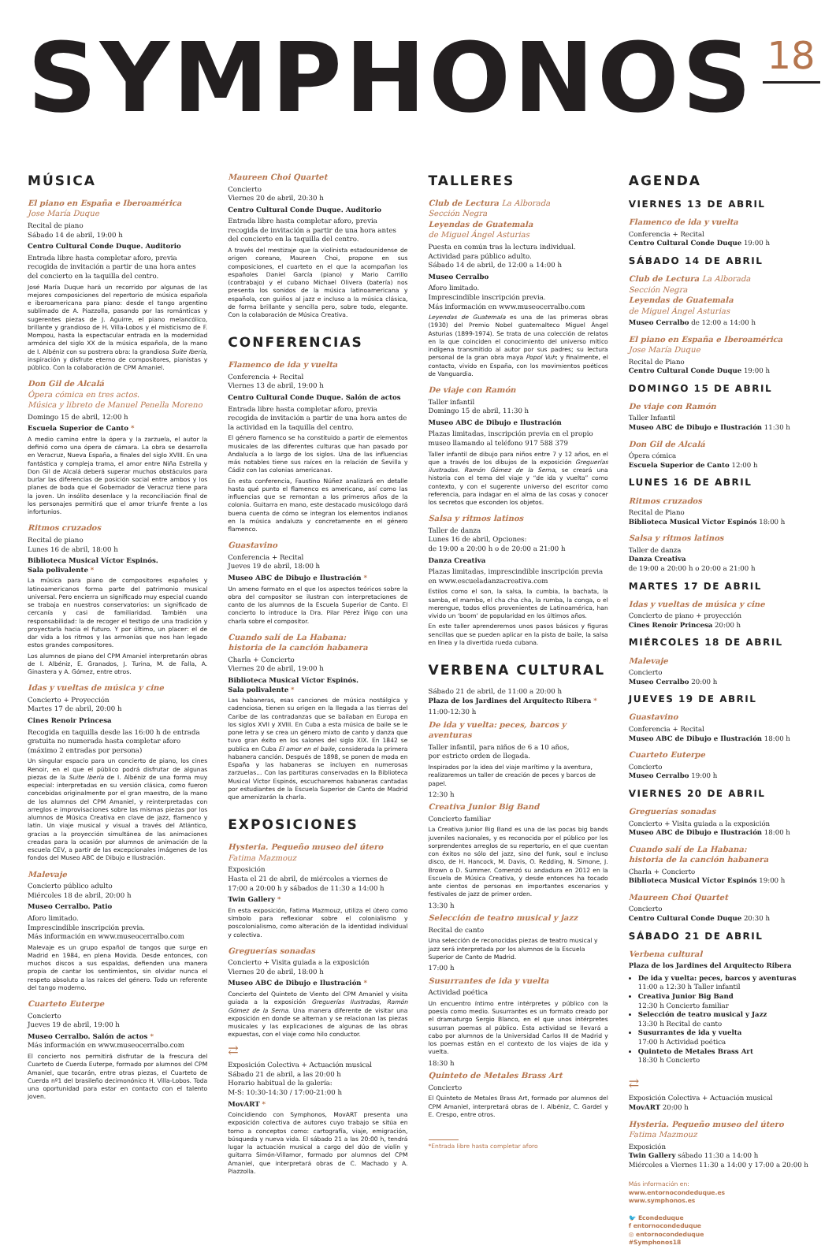SYMPHONOS
18
MÚSICA
El piano en España e Iberoamérica
Jose María Duque
Recital de piano
Sábado 14 de abril, 19:00 h
Centro Cultural Conde Duque. Auditorio
Entrada libre hasta completar aforo, previa recogida de invitación a partir de una hora antes del concierto en la taquilla del centro.
José María Duque hará un recorrido por algunas de las mejores composiciones del repertorio de música española e iberoamericana para piano: desde el tango argentino sublimado de A. Piazzolla, pasando por las románticas y sugerentes piezas de J. Aguirre, el piano melancólico, brillante y grandioso de H. Villa-Lobos y el misticismo de F. Mompou, hasta la espectacular entrada en la modernidad armónica del siglo XX de la música española, de la mano de I. Albéniz con su postrera obra: la grandiosa Suite Iberia, inspiración y disfrute eterno de compositores, pianistas y público. Con la colaboración de CPM Amaniel.
Don Gil de Alcalá
Ópera cómica en tres actos.
Música y libreto de Manuel Penella Moreno
Domingo 15 de abril, 12:00 h
Escuela Superior de Canto *
A medio camino entre la ópera y la zarzuela, el autor la definió como una ópera de cámara. La obra se desarrolla en Veracruz, Nueva España, a finales del siglo XVIII. En una fantástica y compleja trama, el amor entre Niña Estrella y Don Gil de Alcalá deberá superar muchos obstáculos para burlar las diferencias de posición social entre ambos y los planes de boda que el Gobernador de Veracruz tiene para la joven. Un insólito desenlace y la reconciliación final de los personajes permitirá que el amor triunfe frente a los infortunios.
Ritmos cruzados
Recital de piano
Lunes 16 de abril, 18:00 h
Biblioteca Musical Víctor Espinós.
Sala polivalente *
La música para piano de compositores españoles y latinoamericanos forma parte del patrimonio musical universal. Pero encierra un significado muy especial cuando se trabaja en nuestros conservatorios: un significado de cercanía y casi de familiaridad. También una responsabilidad: la de recoger el testigo de una tradición y proyectarla hacia el futuro. Y por último, un placer: el de dar vida a los ritmos y las armonías que nos han legado estos grandes compositores.
Los alumnos de piano del CPM Amaniel interpretarán obras de I. Albéniz, E. Granados, J. Turina, M. de Falla, A. Ginastera y A. Gómez, entre otros.
Idas y vueltas de música y cine
Concierto + Proyección
Martes 17 de abril, 20:00 h
Cines Renoir Princesa
Recogida en taquilla desde las 16:00 h de entrada gratuita no numerada hasta completar aforo (máximo 2 entradas por persona)
Un singular espacio para un concierto de piano, los cines Renoir, en el que el público podrá disfrutar de algunas piezas de la Suite Iberia de I. Albéniz de una forma muy especial: interpretadas en su versión clásica, como fueron concebidas originalmente por el gran maestro, de la mano de los alumnos del CPM Amaniel, y reinterpretadas con arreglos e improvisaciones sobre las mismas piezas por los alumnos de Música Creativa en clave de jazz, flamenco y latin. Un viaje musical y visual a través del Atlántico, gracias a la proyección simultánea de las animaciones creadas para la ocasión por alumnos de animación de la escuela CEV, a partir de las excepcionales imágenes de los fondos del Museo ABC de Dibujo e Ilustración.
Malevaje
Concierto público adulto
Miércoles 18 de abril, 20:00 h
Museo Cerralbo. Patio
Aforo limitado.
Imprescindible inscripción previa.
Más información en www.museocerralbo.com
Malevaje es un grupo español de tangos que surge en Madrid en 1984, en plena Movida. Desde entonces, con muchos discos a sus espaldas, defienden una manera propia de cantar los sentimientos, sin olvidar nunca el respeto absoluto a las raíces del género. Todo un referente del tango moderno.
Cuarteto Euterpe
Concierto
Jueves 19 de abril, 19:00 h
Museo Cerralbo. Salón de actos *
Más información en www.museocerralbo.com
El concierto nos permitirá disfrutar de la frescura del Cuarteto de Cuerda Euterpe, formado por alumnos del CPM Amaniel, que tocarán, entre otras piezas, el Cuarteto de Cuerda nº1 del brasileño decimonónico H. Villa-Lobos. Toda una oportunidad para estar en contacto con el talento joven.
Maureen Choi Quartet
Concierto
Viernes 20 de abril, 20:30 h
Centro Cultural Conde Duque. Auditorio
Entrada libre hasta completar aforo, previa recogida de invitación a partir de una hora antes del concierto en la taquilla del centro.
A través del mestizaje que la violinista estadounidense de origen coreano, Maureen Choi, propone en sus composiciones, el cuarteto en el que la acompañan los españoles Daniel García (piano) y Mario Carrillo (contrabajo) y el cubano Michael Olivera (batería) nos presenta los sonidos de la música latinoamericana y española, con guiños al jazz e incluso a la música clásica, de forma brillante y sencilla pero, sobre todo, elegante. Con la colaboración de Música Creativa.
CONFERENCIAS
Flamenco de ida y vuelta
Conferencia + Recital
Viernes 13 de abril, 19:00 h
Centro Cultural Conde Duque. Salón de actos
Entrada libre hasta completar aforo, previa recogida de invitación a partir de una hora antes de la actividad en la taquilla del centro.
El género flamenco se ha constituido a partir de elementos musicales de las diferentes culturas que han pasado por Andalucía a lo largo de los siglos. Una de las influencias más notables tiene sus raíces en la relación de Sevilla y Cádiz con las colonias americanas.
En esta conferencia, Faustino Núñez analizará en detalle hasta qué punto el flamenco es americano, así como las influencias que se remontan a los primeros años de la colonia. Guitarra en mano, este destacado musicólogo dará buena cuenta de cómo se integran los elementos indianos en la música andaluza y concretamente en el género flamenco.
Guastavino
Conferencia + Recital
Jueves 19 de abril, 18:00 h
Museo ABC de Dibujo e Ilustración *
Un ameno formato en el que los aspectos teóricos sobre la obra del compositor se ilustran con interpretaciones de canto de los alumnos de la Escuela Superior de Canto. El concierto lo introduce la Dra. Pilar Pérez Íñigo con una charla sobre el compositor.
Cuando salí de La Habana:
historia de la canción habanera
Charla + Concierto
Viernes 20 de abril, 19:00 h
Biblioteca Musical Víctor Espinós.
Sala polivalente *
Las habaneras, esas canciones de música nostálgica y cadenciosa, tienen su origen en la llegada a las tierras del Caribe de las contradanzas que se bailaban en Europa en los siglos XVII y XVIII. En Cuba a esta música de baile se le pone letra y se crea un género mixto de canto y danza que tuvo gran éxito en los salones del siglo XIX. En 1842 se publica en Cuba El amor en el baile, considerada la primera habanera canción. Después de 1898, se ponen de moda en España y las habaneras se incluyen en numerosas zarzuelas... Con las partituras conservadas en la Biblioteca Musical Víctor Espinós, escucharemos habaneras cantadas por estudiantes de la Escuela Superior de Canto de Madrid que amenizarán la charla.
EXPOSICIONES
Hysteria. Pequeño museo del útero
Fatima Mazmouz
Exposición
Hasta el 21 de abril, de miércoles a viernes de 17:00 a 20:00 h y sábados de 11:30 a 14:00 h
Twin Gallery *
En esta exposición, Fatima Mazmouz, utiliza el útero como símbolo para reflexionar sobre el colonialismo y poscolonialismo, como alteración de la identidad individual y colectiva.
Greguerías sonadas
Concierto + Visita guiada a la exposición
Viernes 20 de abril, 18:00 h
Museo ABC de Dibujo e Ilustración *
Concierto del Quinteto de Viento del CPM Amaniel y visita guiada a la exposición Greguerías Ilustradas, Ramón Gómez de la Serna. Una manera diferente de visitar una exposición en donde se alternan y se relacionan las piezas musicales y las explicaciones de algunas de las obras expuestas, con el viaje como hilo conductor.
⇄
Exposición Colectiva + Actuación musical
Sábado 21 de abril, a las 20:00 h
Horario habitual de la galería:
M-S: 10:30-14:30 / 17:00-21:00 h
MovART *
Coincidiendo con Symphonos, MovART presenta una exposición colectiva de autores cuyo trabajo se sitúa en torno a conceptos como: cartografía, viaje, emigración, búsqueda y nueva vida. El sábado 21 a las 20:00 h, tendrá lugar la actuación musical a cargo del dúo de violín y guitarra Simón-Villamor, formado por alumnos del CPM Amaniel, que interpretará obras de C. Machado y A. Piazzolla.
TALLERES
Club de Lectura La Alborada
Sección Negra
Leyendas de Guatemala
de Miguel Ángel Asturias
Puesta en común tras la lectura individual.
Actividad para público adulto.
Sábado 14 de abril, de 12:00 a 14:00 h
Museo Cerralbo
Aforo limitado.
Imprescindible inscripción previa.
Más información en www.museocerralbo.com
Leyendas de Guatemala es una de las primeras obras (1930) del Premio Nobel guatemalteco Miguel Ángel Asturias (1899-1974). Se trata de una colección de relatos en la que coinciden el conocimiento del universo mítico indígena transmitido al autor por sus padres; su lectura personal de la gran obra maya Popol Vuh; y finalmente, el contacto, vivido en España, con los movimientos poéticos de Vanguardia.
De viaje con Ramón
Taller infantil
Domingo 15 de abril, 11:30 h
Museo ABC de Dibujo e Ilustración
Plazas limitadas, inscripción previa en el propio museo llamando al teléfono 917 588 379
Taller infantil de dibujo para niños entre 7 y 12 años, en el que a través de los dibujos de la exposición Greguerías ilustradas. Ramón Gómez de la Serna, se creará una historia con el tema del viaje y “de ida y vuelta” como contexto, y con el sugerente universo del escritor como referencia, para indagar en el alma de las cosas y conocer los secretos que esconden los objetos.
Salsa y ritmos latinos
Taller de danza
Lunes 16 de abril, Opciones:
de 19:00 a 20:00 h o de 20:00 a 21:00 h
Danza Creativa
Plazas limitadas, imprescindible inscripción previa en www.escueladanzacreativa.com
Estilos como el son, la salsa, la cumbia, la bachata, la samba, el mambo, el cha cha cha, la rumba, la conga, o el merengue, todos ellos provenientes de Latinoamérica, han vivido un ‘boom’ de popularidad en los últimos años.
En este taller aprenderemos unos pasos básicos y figuras sencillas que se pueden aplicar en la pista de baile, la salsa en línea y la divertida rueda cubana.
VERBENA CULTURAL
Sábado 21 de abril, de 11:00 a 20:00 h
Plaza de los Jardines del Arquitecto Ribera *
11:00-12:30 h
De ida y vuelta: peces, barcos y aventuras
Taller infantil, para niños de 6 a 10 años,
por estricto orden de llegada.
Inspirados por la idea del viaje marítimo y la aventura, realizaremos un taller de creación de peces y barcos de papel.
12:30 h
Creativa Junior Big Band
Concierto familiar
La Creativa Junior Big Band es una de las pocas big bands juveniles nacionales, y es reconocida por el público por los sorprendentes arreglos de su repertorio, en el que cuentan con éxitos no sólo del jazz, sino del funk, soul e incluso disco, de H. Hancock, M. Davis, O. Redding, N. Simone, J. Brown o D. Summer. Comenzó su andadura en 2012 en la Escuela de Música Creativa, y desde entonces ha tocado ante cientos de personas en importantes escenarios y festivales de jazz de primer orden.
13:30 h
Selección de teatro musical y jazz
Recital de canto
Una selección de reconocidas piezas de teatro musical y jazz será interpretada por los alumnos de la Escuela Superior de Canto de Madrid.
17:00 h
Susurrantes de ida y vuelta
Actividad poética
Un encuentro íntimo entre intérpretes y público con la poesía como medio. Susurrantes es un formato creado por el dramaturgo Sergio Blanco, en el que unos intérpretes susurran poemas al público. Esta actividad se llevará a cabo por alumnos de la Universidad Carlos III de Madrid y los poemas están en el contexto de los viajes de ida y vuelta.
18:30 h
Quinteto de Metales Brass Art
Concierto
El Quinteto de Metales Brass Art, formado por alumnos del CPM Amaniel, interpretará obras de I. Albéniz, C. Gardel y E. Crespo, entre otros.
*Entrada libre hasta completar aforo
AGENDA
VIERNES 13 DE ABRIL
Flamenco de ida y vuelta
Conferencia + Recital
Centro Cultural Conde Duque 19:00 h
SÁBADO 14 DE ABRIL
Club de Lectura La Alborada
Sección Negra
Leyendas de Guatemala
de Miguel Ángel Asturias
Museo Cerralbo de 12:00 a 14:00 h
El piano en España e Iberoamérica
Jose María Duque
Recital de Piano
Centro Cultural Conde Duque 19:00 h
DOMINGO 15 DE ABRIL
De viaje con Ramón
Taller Infantil
Museo ABC de Dibujo e Ilustración 11:30 h
Don Gil de Alcalá
Ópera cómica
Escuela Superior de Canto 12:00 h
LUNES 16 DE ABRIL
Ritmos cruzados
Recital de Piano
Biblioteca Musical Víctor Espinós 18:00 h
Salsa y ritmos latinos
Taller de danza
Danza Creativa
de 19:00 a 20:00 h o 20:00 a 21:00 h
MARTES 17 DE ABRIL
Idas y vueltas de música y cine
Concierto de piano + proyección
Cines Renoir Princesa 20:00 h
MIÉRCOLES 18 DE ABRIL
Malevaje
Concierto
Museo Cerralbo 20:00 h
JUEVES 19 DE ABRIL
Guastavino
Conferencia + Recital
Museo ABC de Dibujo e Ilustración 18:00 h
Cuarteto Euterpe
Concierto
Museo Cerralbo 19:00 h
VIERNES 20 DE ABRIL
Greguerías sonadas
Concierto + Visita guiada a la exposición
Museo ABC de Dibujo e Ilustración 18:00 h
Cuando salí de La Habana:
historia de la canción habanera
Charla + Concierto
Biblioteca Musical Víctor Espinós 19:00 h
Maureen Choi Quartet
Concierto
Centro Cultural Conde Duque 20:30 h
SÁBADO 21 DE ABRIL
Verbena cultural
Plaza de los Jardines del Arquitecto Ribera
De ida y vuelta: peces, barcos y aventuras
11:00 a 12:30 h Taller infantil
Creativa Junior Big Band
12:30 h Concierto familiar
Selección de teatro musical y Jazz
13:30 h Recital de canto
Susurrantes de ida y vuelta
17:00 h Actividad poética
Quinteto de Metales Brass Art
18:30 h Concierto
⇄
Exposición Colectiva + Actuación musical
MovART 20:00 h
Hysteria. Pequeño museo del útero
Fatima Mazmouz
Exposición
Twin Gallery sábado 11:30 a 14:00 h
Miércoles a Viernes 11:30 a 14:00 y 17:00 a 20:00 h
Más información en:
www.entornocondeduque.es
www.symphonos.es
🐦 Econdeduque
f entornocondeduque
◎ entornocondeduque
#Symphonos18